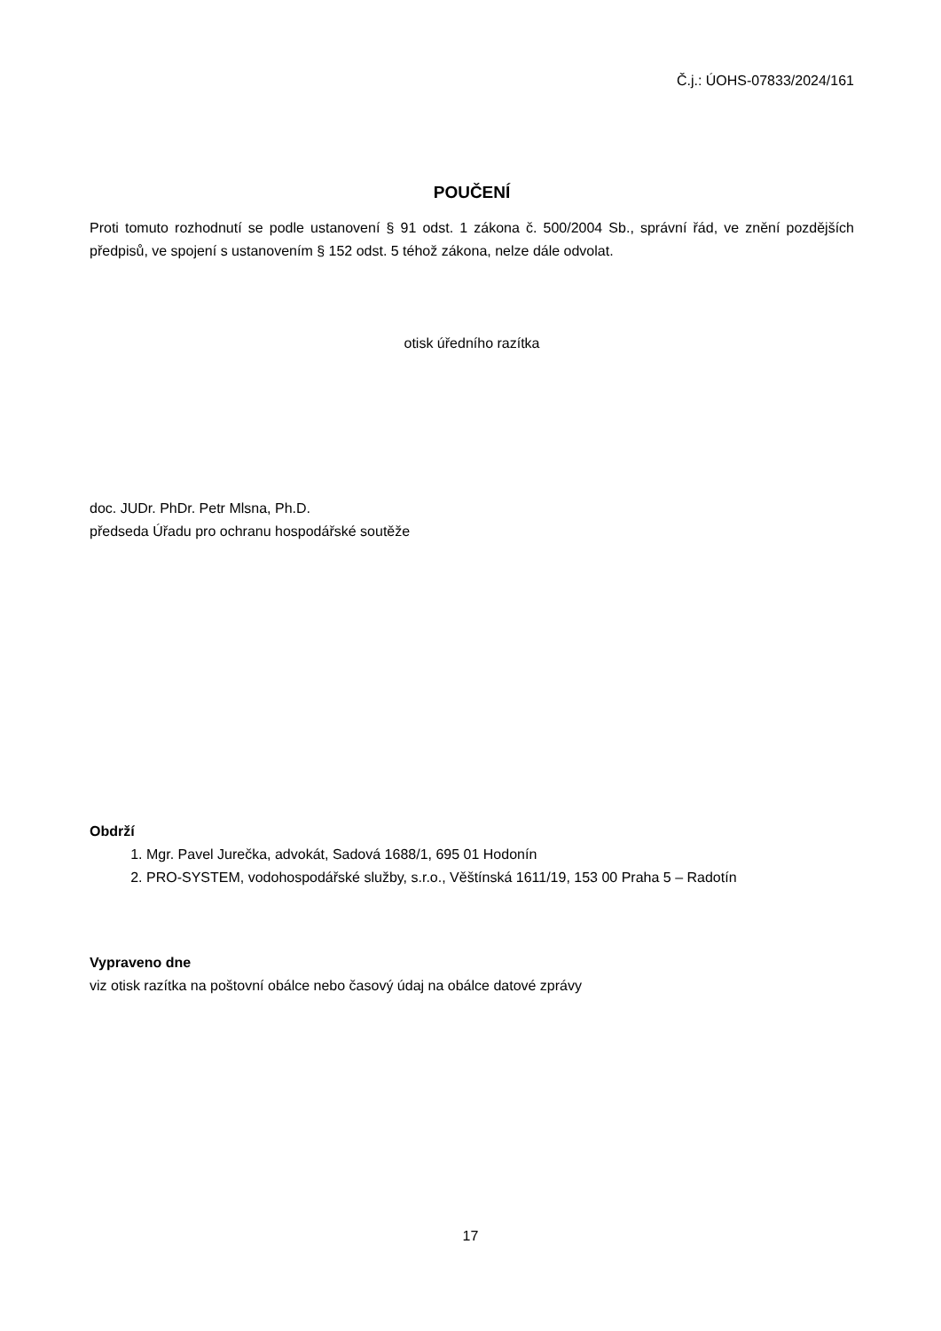Č.j.: ÚOHS-07833/2024/161
POUČENÍ
Proti tomuto rozhodnutí se podle ustanovení § 91 odst. 1 zákona č. 500/2004 Sb., správní řád, ve znění pozdějších předpisů, ve spojení s ustanovením § 152 odst. 5 téhož zákona, nelze dále odvolat.
otisk úředního razítka
doc. JUDr. PhDr. Petr Mlsna, Ph.D.
předseda Úřadu pro ochranu hospodářské soutěže
Obdrží
1. Mgr. Pavel Jurečka, advokát, Sadová 1688/1, 695 01 Hodonín
2. PRO-SYSTEM, vodohospodářské služby, s.r.o., Věštínská 1611/19, 153 00 Praha 5 – Radotín
Vypraveno dne
viz otisk razítka na poštovní obálce nebo časový údaj na obálce datové zprávy
17